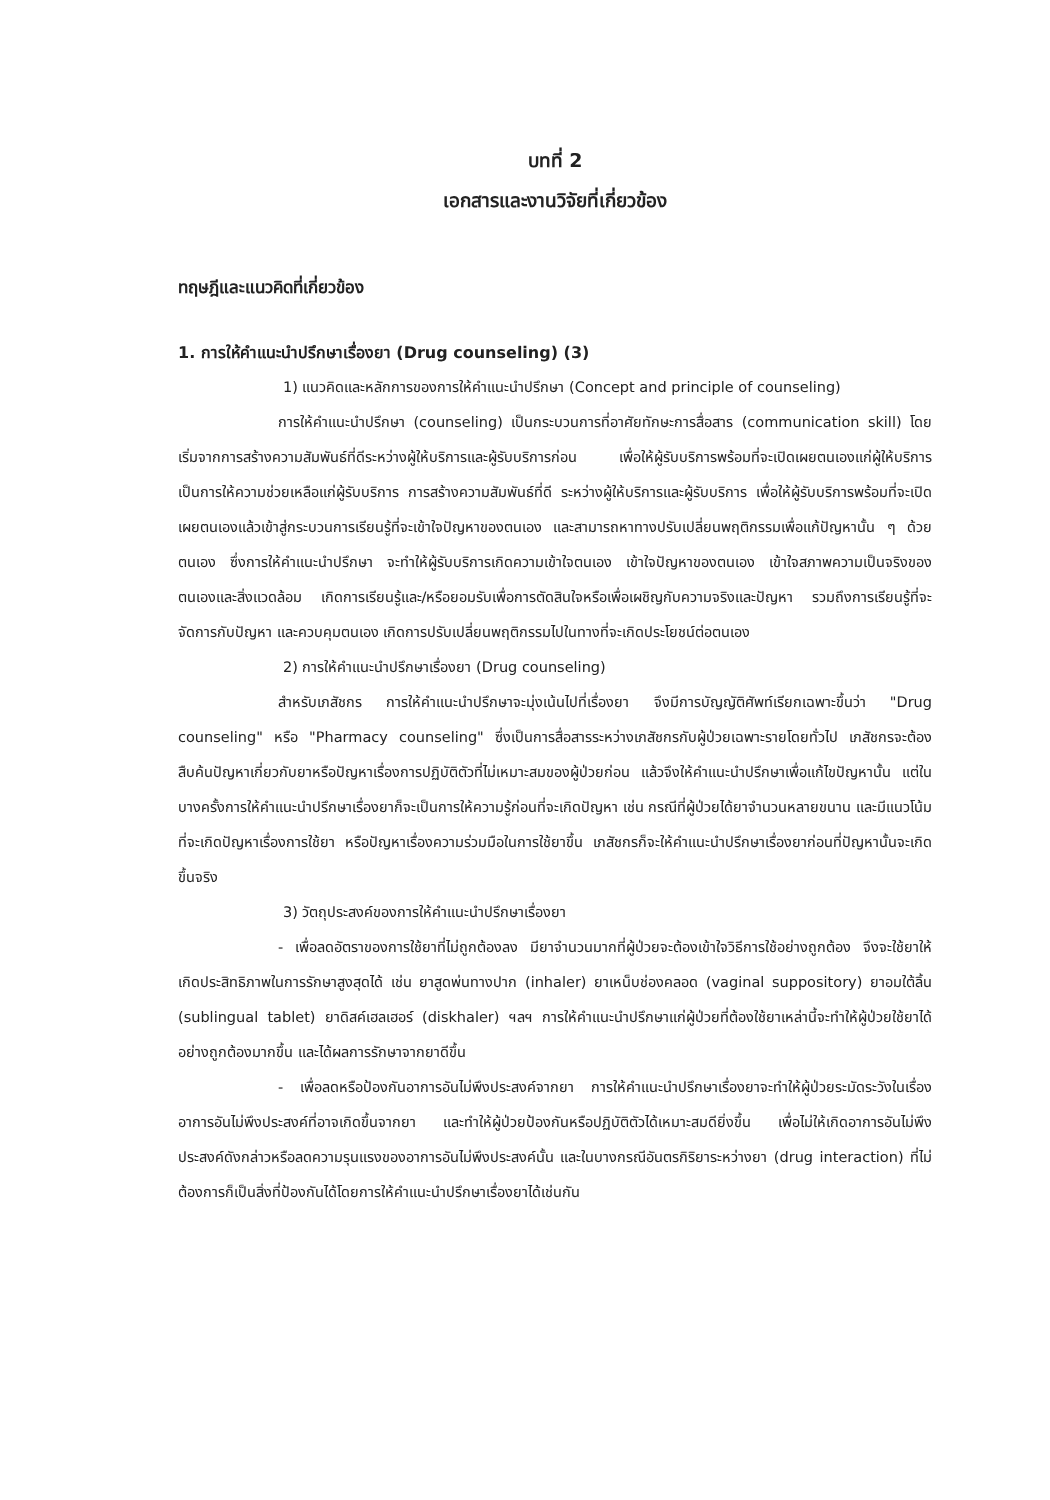บทที่ 2
เอกสารและงานวิจัยที่เกี่ยวข้อง
ทฤษฎีและแนวคิดที่เกี่ยวข้อง
1. การให้คำแนะนำปรึกษาเรื่องยา (Drug counseling) (3)
1) แนวคิดและหลักการของการให้คำแนะนำปรึกษา (Concept and principle of counseling)
การให้คำแนะนำปรึกษา (counseling) เป็นกระบวนการที่อาศัยทักษะการสื่อสาร (communication skill) โดยเริ่มจากการสร้างความสัมพันธ์ที่ดีระหว่างผู้ให้บริการและผู้รับบริการก่อน เพื่อให้ผู้รับบริการพร้อมที่จะเปิดเผยตนเองแก่ผู้ให้บริการ เป็นการให้ความช่วยเหลือแก่ผู้รับบริการ การสร้างความสัมพันธ์ที่ดี ระหว่างผู้ให้บริการและผู้รับบริการ เพื่อให้ผู้รับบริการพร้อมที่จะเปิดเผยตนเองแล้วเข้าสู่กระบวนการเรียนรู้ที่จะเข้าใจปัญหาของตนเอง และสามารถหาทางปรับเปลี่ยนพฤติกรรมเพื่อแก้ปัญหานั้น ๆ ด้วยตนเอง ซึ่งการให้คำแนะนำปรึกษา จะทำให้ผู้รับบริการเกิดความเข้าใจตนเอง เข้าใจปัญหาของตนเอง เข้าใจสภาพความเป็นจริงของตนเองและสิ่งแวดล้อม เกิดการเรียนรู้และ/หรือยอมรับเพื่อการตัดสินใจหรือเพื่อเผชิญกับความจริงและปัญหา รวมถึงการเรียนรู้ที่จะจัดการกับปัญหา และควบคุมตนเอง เกิดการปรับเปลี่ยนพฤติกรรมไปในทางที่จะเกิดประโยชน์ต่อตนเอง
2) การให้คำแนะนำปรึกษาเรื่องยา (Drug counseling)
สำหรับเภสัชกร การให้คำแนะนำปรึกษาจะมุ่งเน้นไปที่เรื่องยา จึงมีการบัญญัติศัพท์เรียกเฉพาะขึ้นว่า "Drug counseling" หรือ "Pharmacy counseling" ซึ่งเป็นการสื่อสารระหว่างเภสัชกรกับผู้ป่วยเฉพาะรายโดยทั่วไป เภสัชกรจะต้องสืบค้นปัญหาเกี่ยวกับยาหรือปัญหาเรื่องการปฏิบัติตัวที่ไม่เหมาะสมของผู้ป่วยก่อน แล้วจึงให้คำแนะนำปรึกษาเพื่อแก้ไขปัญหานั้น แต่ในบางครั้งการให้คำแนะนำปรึกษาเรื่องยาก็จะเป็นการให้ความรู้ก่อนที่จะเกิดปัญหา เช่น กรณีที่ผู้ป่วยได้ยาจำนวนหลายขนาน และมีแนวโน้มที่จะเกิดปัญหาเรื่องการใช้ยา หรือปัญหาเรื่องความร่วมมือในการใช้ยาขึ้น เภสัชกรก็จะให้คำแนะนำปรึกษาเรื่องยาก่อนที่ปัญหานั้นจะเกิดขึ้นจริง
3) วัตถุประสงค์ของการให้คำแนะนำปรึกษาเรื่องยา
- เพื่อลดอัตราของการใช้ยาที่ไม่ถูกต้องลง มียาจำนวนมากที่ผู้ป่วยจะต้องเข้าใจวิธีการใช้อย่างถูกต้อง จึงจะใช้ยาให้เกิดประสิทธิภาพในการรักษาสูงสุดได้ เช่น ยาสูดพ่นทางปาก (inhaler) ยาเหน็บช่องคลอด (vaginal suppository) ยาอมใต้ลิ้น (sublingual tablet) ยาดิสค์เฮลเฮอร์ (diskhaler) ฯลฯ การให้คำแนะนำปรึกษาแก่ผู้ป่วยที่ต้องใช้ยาเหล่านี้จะทำให้ผู้ป่วยใช้ยาได้อย่างถูกต้องมากขึ้น และได้ผลการรักษาจากยาดีขึ้น
- เพื่อลดหรือป้องกันอาการอันไม่พึงประสงค์จากยา การให้คำแนะนำปรึกษาเรื่องยาจะทำให้ผู้ป่วยระมัดระวังในเรื่องอาการอันไม่พึงประสงค์ที่อาจเกิดขึ้นจากยา และทำให้ผู้ป่วยป้องกันหรือปฏิบัติตัวได้เหมาะสมดียิ่งขึ้น เพื่อไม่ให้เกิดอาการอันไม่พึงประสงค์ดังกล่าวหรือลดความรุนแรงของอาการอันไม่พึงประสงค์นั้น และในบางกรณีอันตรกิริยาระหว่างยา (drug interaction) ที่ไม่ต้องการก็เป็นสิ่งที่ป้องกันได้โดยการให้คำแนะนำปรึกษาเรื่องยาได้เช่นกัน